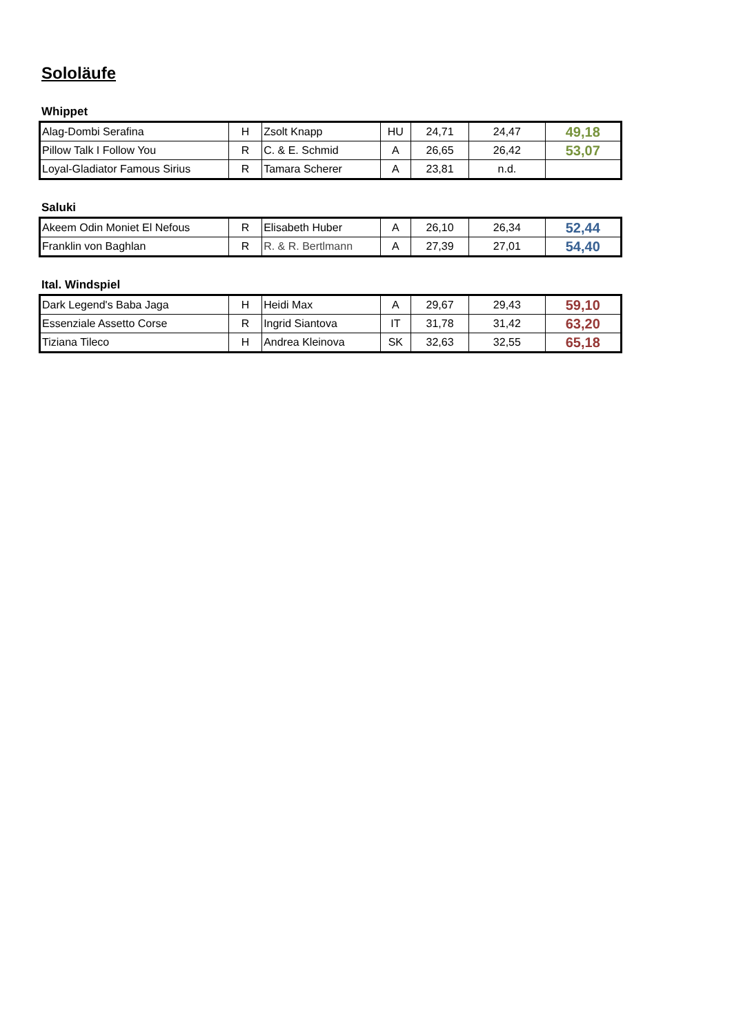Sololäufe
Whippet
| Alag-Dombi Serafina | H | Zsolt Knapp | HU | 24,71 | 24,47 | 49,18 |
| Pillow Talk I Follow You | R | C. & E. Schmid | A | 26,65 | 26,42 | 53,07 |
| Loyal-Gladiator Famous Sirius | R | Tamara Scherer | A | 23,81 | n.d. | |
Saluki
| Akeem Odin Moniet El Nefous | R | Elisabeth Huber | A | 26,10 | 26,34 | 52,44 |
| Franklin von Baghlan | R | R. & R. Bertlmann | A | 27,39 | 27,01 | 54,40 |
Ital. Windspiel
| Dark Legend's Baba Jaga | H | Heidi Max | A | 29,67 | 29,43 | 59,10 |
| Essenziale Assetto Corse | R | Ingrid Siantova | IT | 31,78 | 31,42 | 63,20 |
| Tiziana Tileco | H | Andrea Kleinova | SK | 32,63 | 32,55 | 65,18 |